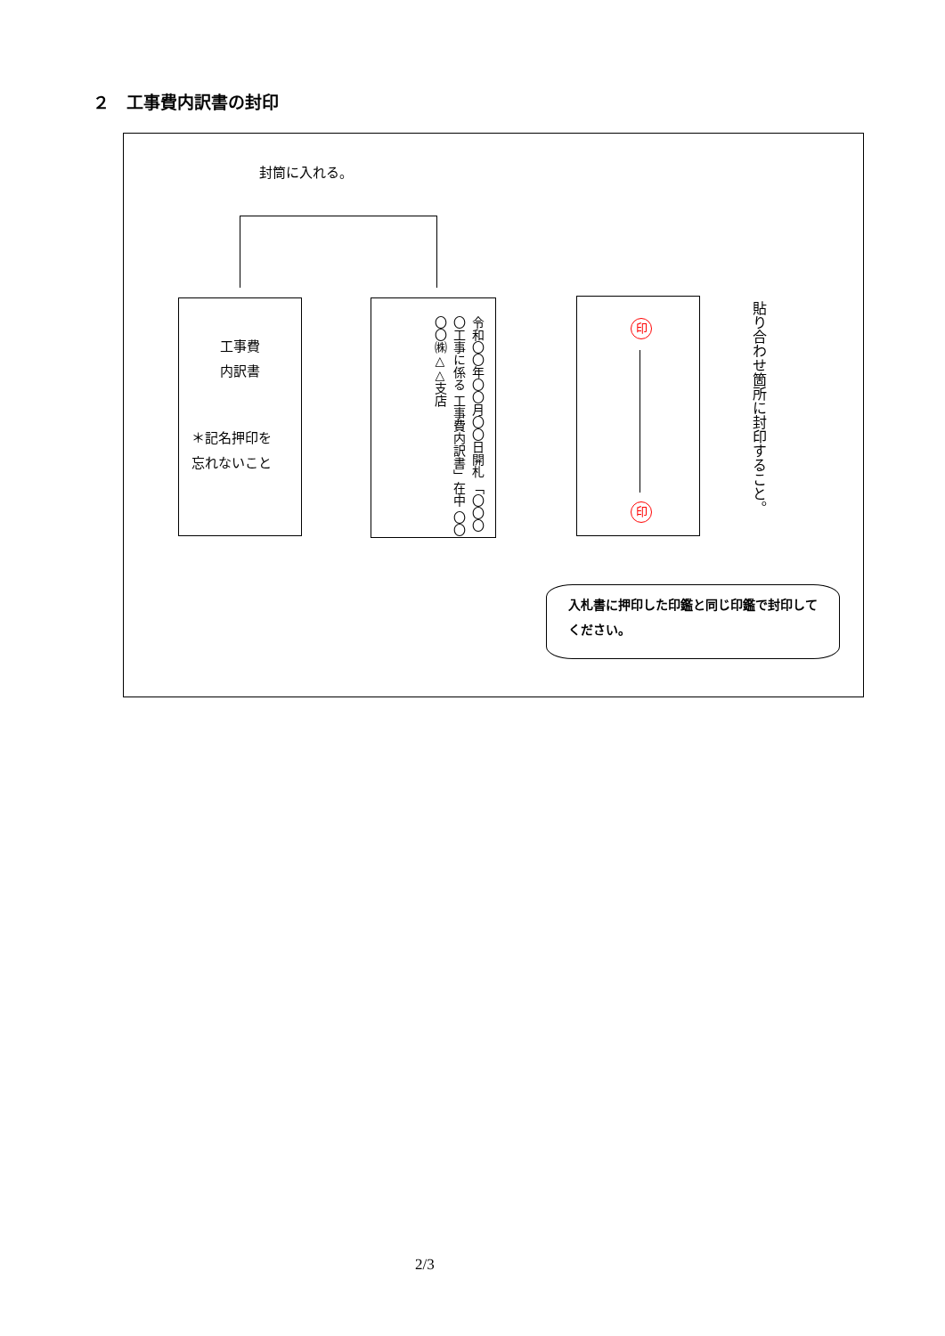２　工事費内訳書の封印
封筒に入れる。
工事費
内訳書
＊記名押印を
忘れないこと
令和〇〇年〇〇月〇〇日開札 「〇〇〇〇工事に係る 工事費内訳書」在中 〇〇〇〇㈱△△支店
印
印
貼り合わせ箇所に封印すること。
入札書に押印した印鑑と同じ印鑑で封印してください。
2/3